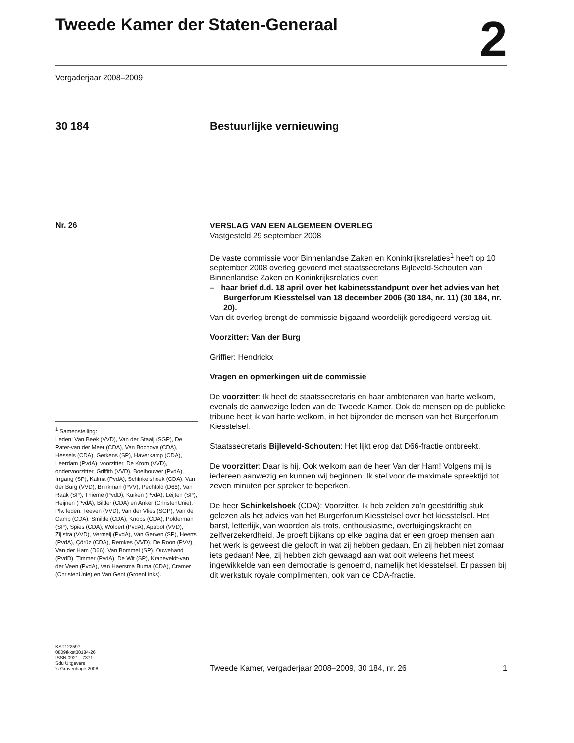Tweede Kamer der Staten-Generaal
2
Vergaderjaar 2008–2009
30 184 Bestuurlijke vernieuwing
Nr. 26
VERSLAG VAN EEN ALGEMEEN OVERLEG
Vastgesteld 29 september 2008
De vaste commissie voor Binnenlandse Zaken en Koninkrijksrelaties<sup>1</sup> heeft op 10 september 2008 overleg gevoerd met staatssecretaris Bijleveld-Schouten van Binnenlandse Zaken en Koninkrijksrelaties over:
– haar brief d.d. 18 april over het kabinetsstandpunt over het advies van het Burgerforum Kiesstelsel van 18 december 2006 (30 184, nr. 11) (30 184, nr. 20).
Van dit overleg brengt de commissie bijgaand woordelijk geredigeerd verslag uit.
Voorzitter: Van der Burg
Griffier: Hendrickx
Vragen en opmerkingen uit de commissie
De voorzitter: Ik heet de staatssecretaris en haar ambtenaren van harte welkom, evenals de aanwezige leden van de Tweede Kamer. Ook de mensen op de publieke tribune heet ik van harte welkom, in het bijzonder de mensen van het Burgerforum Kiesstelsel.
Staatssecretaris Bijleveld-Schouten: Het lijkt erop dat D66-fractie ontbreekt.
De voorzitter: Daar is hij. Ook welkom aan de heer Van der Ham! Volgens mij is iedereen aanwezig en kunnen wij beginnen. Ik stel voor de maximale spreektijd tot zeven minuten per spreker te beperken.
De heer Schinkelshoek (CDA): Voorzitter. Ik heb zelden zo’n geestdriftig stuk gelezen als het advies van het Burgerforum Kiesstelsel over het kiesstelsel. Het barst, letterlijk, van woorden als trots, enthousiasme, overtuigingskracht en zelfverzekerdheid. Je proeft bijkans op elke pagina dat er een groep mensen aan het werk is geweest die gelooft in wat zij hebben gedaan. En zij hebben niet zomaar iets gedaan! Nee, zij hebben zich gewaagd aan wat ooit weleens het meest ingewikkelde van een democratie is genoemd, namelijk het kiesstelsel. Er passen bij dit werkstuk royale complimenten, ook van de CDA-fractie.
<sup>1</sup> Samenstelling:
Leden: Van Beek (VVD), Van der Staaij (SGP), De Pater-van der Meer (CDA), Van Bochove (CDA), Hessels (CDA), Gerkens (SP), Haverkamp (CDA), Leerdam (PvdA), voorzitter, De Krom (VVD), ondervoorzitter, Griffith (VVD), Boelhouwer (PvdA), Irrgang (SP), Kalma (PvdA), Schinkelshoek (CDA), Van der Burg (VVD), Brinkman (PVV), Pechtold (D66), Van Raak (SP), Thieme (PvdD), Kuiken (PvdA), Leijten (SP), Heijnen (PvdA), Bilder (CDA) en Anker (ChristenUnie).
Plv. leden: Teeven (VVD), Van der Vlies (SGP), Van de Camp (CDA), Smilde (CDA), Knops (CDA), Polderman (SP), Spies (CDA), Wolbert (PvdA), Aptroot (VVD), Zijlstra (VVD), Vermeij (PvdA), Van Gerven (SP), Heerts (PvdA), Çörüz (CDA), Remkes (VVD), De Roon (PVV), Van der Ham (D66), Van Bommel (SP), Ouwehand (PvdD), Timmer (PvdA), De Wit (SP), Kraneveldt-van der Veen (PvdA), Van Haersma Buma (CDA), Cramer (ChristenUnie) en Van Gent (GroenLinks).
KST122597
0809tkkst30184-26
ISSN 0921 - 7371
Sdu Uitgevers
’s-Gravenhage 2008
Tweede Kamer, vergaderjaar 2008–2009, 30 184, nr. 26 1